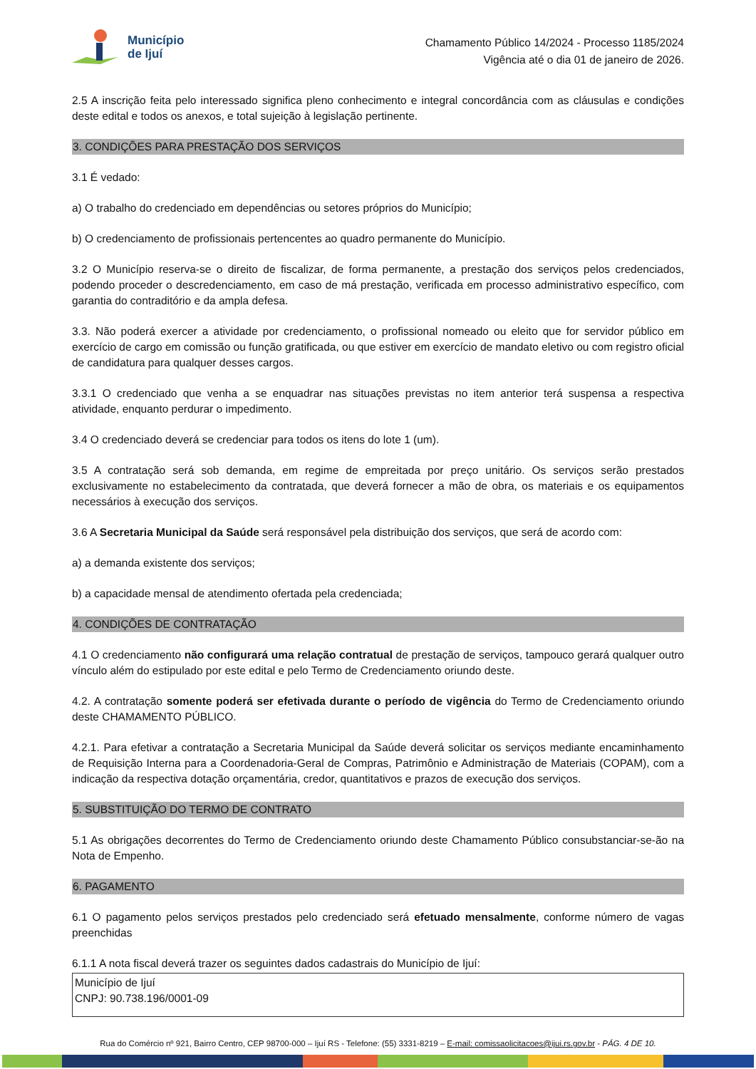Município
de Ijuí
Chamamento Público 14/2024 - Processo 1185/2024
Vigência até o dia 01 de janeiro de 2026.
2.5 A inscrição feita pelo interessado significa pleno conhecimento e integral concordância com as cláusulas e condições deste edital e todos os anexos, e total sujeição à legislação pertinente.
3. CONDIÇÕES PARA PRESTAÇÃO DOS SERVIÇOS
3.1 É vedado:
a) O trabalho do credenciado em dependências ou setores próprios do Município;
b) O credenciamento de profissionais pertencentes ao quadro permanente do Município.
3.2 O Município reserva-se o direito de fiscalizar, de forma permanente, a prestação dos serviços pelos credenciados, podendo proceder o descredenciamento, em caso de má prestação, verificada em processo administrativo específico, com garantia do contraditório e da ampla defesa.
3.3. Não poderá exercer a atividade por credenciamento, o profissional nomeado ou eleito que for servidor público em exercício de cargo em comissão ou função gratificada, ou que estiver em exercício de mandato eletivo ou com registro oficial de candidatura para qualquer desses cargos.
3.3.1 O credenciado que venha a se enquadrar nas situações previstas no item anterior terá suspensa a respectiva atividade, enquanto perdurar o impedimento.
3.4 O credenciado deverá se credenciar para todos os itens do lote 1 (um).
3.5 A contratação será sob demanda, em regime de empreitada por preço unitário. Os serviços serão prestados exclusivamente no estabelecimento da contratada, que deverá fornecer a mão de obra, os materiais e os equipamentos necessários à execução dos serviços.
3.6 A Secretaria Municipal da Saúde será responsável pela distribuição dos serviços, que será de acordo com:
a) a demanda existente dos serviços;
b) a capacidade mensal de atendimento ofertada pela credenciada;
4. CONDIÇÕES DE CONTRATAÇÃO
4.1 O credenciamento não configurará uma relação contratual de prestação de serviços, tampouco gerará qualquer outro vínculo além do estipulado por este edital e pelo Termo de Credenciamento oriundo deste.
4.2. A contratação somente poderá ser efetivada durante o período de vigência do Termo de Credenciamento oriundo deste CHAMAMENTO PÚBLICO.
4.2.1. Para efetivar a contratação a Secretaria Municipal da Saúde deverá solicitar os serviços mediante encaminhamento de Requisição Interna para a Coordenadoria-Geral de Compras, Patrimônio e Administração de Materiais (COPAM), com a indicação da respectiva dotação orçamentária, credor, quantitativos e prazos de execução dos serviços.
5. SUBSTITUIÇÃO DO TERMO DE CONTRATO
5.1 As obrigações decorrentes do Termo de Credenciamento oriundo deste Chamamento Público consubstanciar-se-ão na Nota de Empenho.
6. PAGAMENTO
6.1 O pagamento pelos serviços prestados pelo credenciado será efetuado mensalmente, conforme número de vagas preenchidas
6.1.1 A nota fiscal deverá trazer os seguintes dados cadastrais do Município de Ijuí:
Município de Ijuí
CNPJ: 90.738.196/0001-09
Rua do Comércio nº 921, Bairro Centro, CEP 98700-000 – Ijuí RS - Telefone: (55) 3331-8219 – E-mail: comissaolicitacoes@ijui.rs.gov.br - PÁG. 4 DE 10.